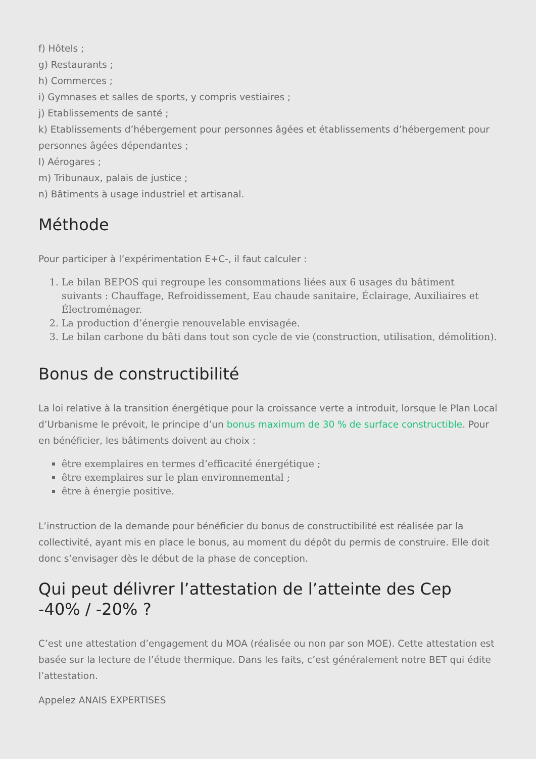f) Hôtels ;
g) Restaurants ;
h) Commerces ;
i) Gymnases et salles de sports, y compris vestiaires ;
j) Etablissements de santé ;
k) Etablissements d’hébergement pour personnes âgées et établissements d’hébergement pour personnes âgées dépendantes ;
l) Aérogares ;
m) Tribunaux, palais de justice ;
n) Bâtiments à usage industriel et artisanal.
Méthode
Pour participer à l’expérimentation E+C-, il faut calculer :
1. Le bilan BEPOS qui regroupe les consommations liées aux 6 usages du bâtiment suivants : Chauffage, Refroidissement, Eau chaude sanitaire, Éclairage, Auxiliaires et Électroménager.
2. La production d’énergie renouvelable envisagée.
3. Le bilan carbone du bâti dans tout son cycle de vie (construction, utilisation, démolition).
Bonus de constructibilité
La loi relative à la transition énergétique pour la croissance verte a introduit, lorsque le Plan Local d’Urbanisme le prévoit, le principe d’un bonus maximum de 30 % de surface constructible. Pour en bénéficier, les bâtiments doivent au choix :
être exemplaires en termes d’efficacité énergétique ;
être exemplaires sur le plan environnemental ;
être à énergie positive.
L’instruction de la demande pour bénéficier du bonus de constructibilité est réalisée par la collectivité, ayant mis en place le bonus, au moment du dépôt du permis de construire. Elle doit donc s’envisager dès le début de la phase de conception.
Qui peut délivrer l’attestation de l’atteinte des Cep -40% / -20% ?
C’est une attestation d’engagement du MOA (réalisée ou non par son MOE). Cette attestation est basée sur la lecture de l’étude thermique. Dans les faits, c’est généralement notre BET qui édite l’attestation.
Appelez ANAIS EXPERTISES